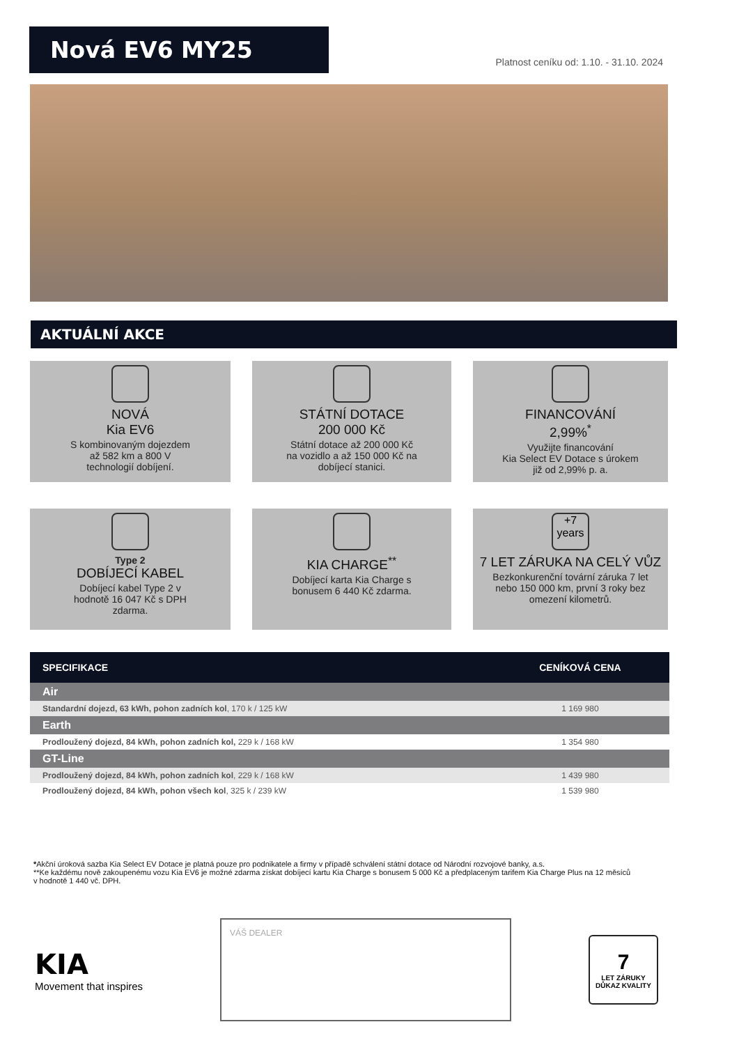Nová EV6 MY25
Platnost ceníku od: 1.10. - 31.10. 2024
AKTUÁLNÍ AKCE
NOVÁ
Kia EV6
S kombinovaným dojezdem
až 582 km a 800 V
technologií dobíjení.
STÁTNÍ DOTACE
200 000 Kč
Státní dotace až 200 000 Kč
na vozidlo a až 150 000 Kč na
dobíjecí stanici.
FINANCOVÁNÍ
2,99%<sup>*</sup>
Využijte financování
Kia Select EV Dotace s úrokem
již od 2,99% p. a.
Type 2
DOBÍJECÍ KABEL
Dobíjecí kabel Type 2 v
hodnotě 16 047 Kč s DPH
zdarma.
KIA CHARGE<sup>**</sup>
Dobíjecí karta Kia Charge s
bonusem 6 440 Kč zdarma.
+7 years
7 LET ZÁRUKA NA CELÝ VŮZ
Bezkonkurenční tovární záruka 7 let
nebo 150 000 km, první 3 roky bez
omezení kilometrů.
| SPECIFIKACE | CENÍKOVÁ CENA |
| --- | --- |
| Air | |
| Standardní dojezd, 63 kWh, pohon zadních kol , 170 k / 125 kW | 1 169 980 |
| Earth | |
| Prodloužený dojezd, 84 kWh, pohon zadních kol, 229 k / 168 kW | 1 354 980 |
| GT-Line | |
| Prodloužený dojezd, 84 kWh, pohon zadních kol , 229 k / 168 kW | 1 439 980 |
| Prodloužený dojezd, 84 kWh, pohon všech kol , 325 k / 239 kW | 1 539 980 |
*Akční úroková sazba Kia Select EV Dotace je platná pouze pro podnikatele a firmy v případě schválení státní dotace od Národní rozvojové banky, a.s.
**Ke každému nově zakoupenému vozu Kia EV6 je možné zdarma získat dobíjecí kartu Kia Charge s bonusem 5 000 Kč a předplaceným tarifem Kia Charge Plus na 12 měsíců v hodnotě 1 440 vč. DPH.
KIA
Movement that inspires
VÁŠ DEALER
7
LET ZÁRUKY
DŮKAZ KVALITY